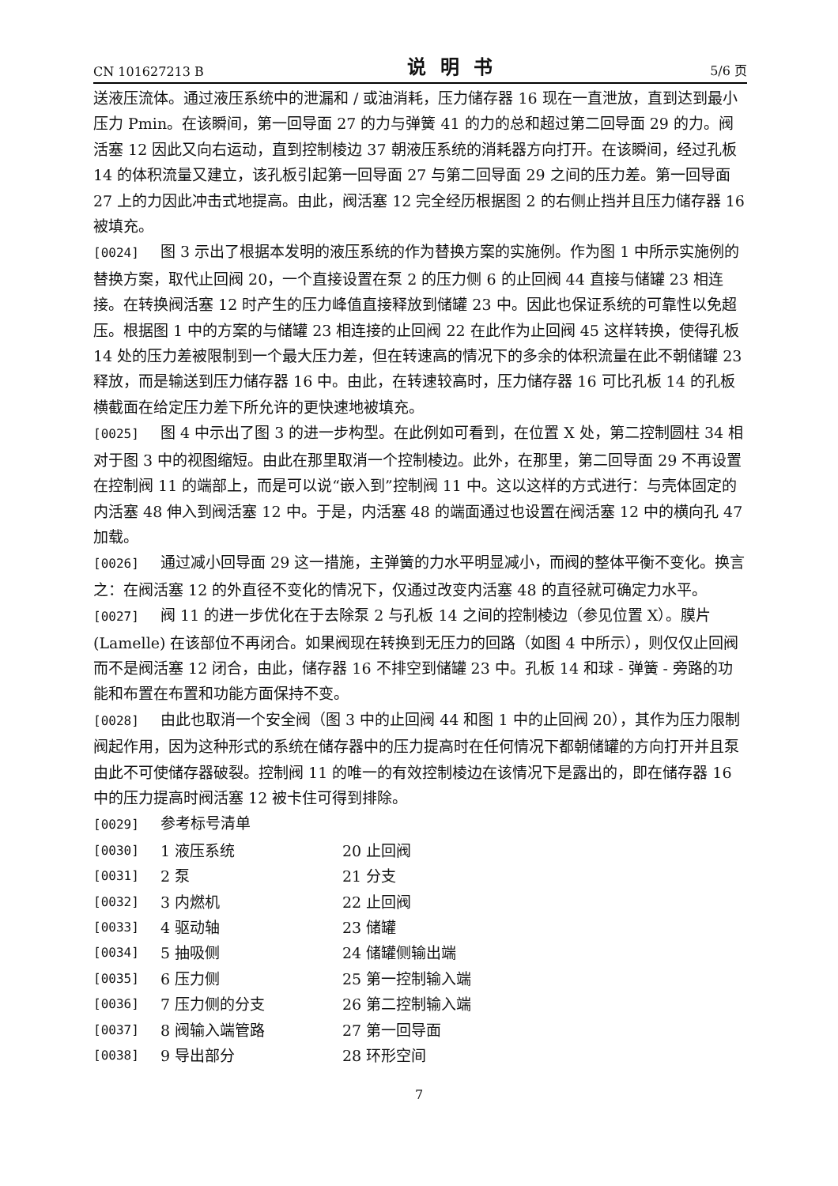CN 101627213 B 说明书 5/6 页
送液压流体。通过液压系统中的泄漏和 / 或油消耗，压力储存器 16 现在一直泄放，直到达到最小压力 Pmin。在该瞬间，第一回导面 27 的力与弹簧 41 的力的总和超过第二回导面 29 的力。阀活塞 12 因此又向右运动，直到控制棱边 37 朝液压系统的消耗器方向打开。在该瞬间，经过孔板 14 的体积流量又建立，该孔板引起第一回导面 27 与第二回导面 29 之间的压力差。第一回导面 27 上的力因此冲击式地提高。由此，阀活塞 12 完全经历根据图 2 的右侧止挡并且压力储存器 16 被填充。
[0024] 图 3 示出了根据本发明的液压系统的作为替换方案的实施例。作为图 1 中所示实施例的替换方案，取代止回阀 20，一个直接设置在泵 2 的压力侧 6 的止回阀 44 直接与储罐 23 相连接。在转换阀活塞 12 时产生的压力峰值直接释放到储罐 23 中。因此也保证系统的可靠性以免超压。根据图 1 中的方案的与储罐 23 相连接的止回阀 22 在此作为止回阀 45 这样转换，使得孔板 14 处的压力差被限制到一个最大压力差，但在转速高的情况下的多余的体积流量在此不朝储罐 23 释放，而是输送到压力储存器 16 中。由此，在转速较高时，压力储存器 16 可比孔板 14 的孔板横截面在给定压力差下所允许的更快速地被填充。
[0025] 图 4 中示出了图 3 的进一步构型。在此例如可看到，在位置 X 处，第二控制圆柱 34 相对于图 3 中的视图缩短。由此在那里取消一个控制棱边。此外，在那里，第二回导面 29 不再设置在控制阀 11 的端部上，而是可以说“嵌入到”控制阀 11 中。这以这样的方式进行：与壳体固定的内活塞 48 伸入到阀活塞 12 中。于是，内活塞 48 的端面通过也设置在阀活塞 12 中的横向孔 47 加载。
[0026] 通过减小回导面 29 这一措施，主弹簧的力水平明显减小，而阀的整体平衡不变化。换言之：在阀活塞 12 的外直径不变化的情况下，仅通过改变内活塞 48 的直径就可确定力水平。
[0027] 阀 11 的进一步优化在于去除泵 2 与孔板 14 之间的控制棱边（参见位置 X）。膜片 (Lamelle) 在该部位不再闭合。如果阀现在转换到无压力的回路（如图 4 中所示），则仅仅止回阀而不是阀活塞 12 闭合，由此，储存器 16 不排空到储罐 23 中。孔板 14 和球 - 弹簧 - 旁路的功能和布置在布置和功能方面保持不变。
[0028] 由此也取消一个安全阀（图 3 中的止回阀 44 和图 1 中的止回阀 20），其作为压力限制阀起作用，因为这种形式的系统在储存器中的压力提高时在任何情况下都朝储罐的方向打开并且泵由此不可使储存器破裂。控制阀 11 的唯一的有效控制棱边在该情况下是露出的，即在储存器 16 中的压力提高时阀活塞 12 被卡住可得到排除。
[0029] 参考标号清单
[0030] 1 液压系统 20 止回阀
[0031] 2 泵 21 分支
[0032] 3 内燃机 22 止回阀
[0033] 4 驱动轴 23 储罐
[0034] 5 抽吸侧 24 储罐侧输出端
[0035] 6 压力侧 25 第一控制输入端
[0036] 7 压力侧的分支 26 第二控制输入端
[0037] 8 阀输入端管路 27 第一回导面
[0038] 9 导出部分 28 环形空间
7